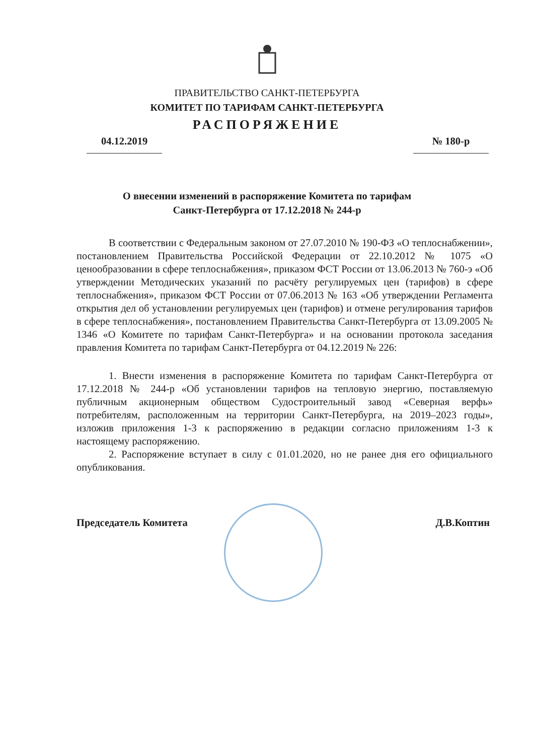ПРАВИТЕЛЬСТВО САНКТ-ПЕТЕРБУРГА
КОМИТЕТ ПО ТАРИФАМ САНКТ-ПЕТЕРБУРГА
РАСПОРЯЖЕНИЕ
04.12.2019 № 180-р
О внесении изменений в распоряжение Комитета по тарифам
Санкт-Петербурга от 17.12.2018 № 244-р
В соответствии с Федеральным законом от 27.07.2010 № 190-ФЗ «О теплоснабжении», постановлением Правительства Российской Федерации от 22.10.2012 № 1075 «О ценообразовании в сфере теплоснабжения», приказом ФСТ России от 13.06.2013 № 760-э «Об утверждении Методических указаний по расчёту регулируемых цен (тарифов) в сфере теплоснабжения», приказом ФСТ России от 07.06.2013 № 163 «Об утверждении Регламента открытия дел об установлении регулируемых цен (тарифов) и отмене регулирования тарифов в сфере теплоснабжения», постановлением Правительства Санкт-Петербурга от 13.09.2005 № 1346 «О Комитете по тарифам Санкт-Петербурга» и на основании протокола заседания правления Комитета по тарифам Санкт-Петербурга от 04.12.2019 № 226:
1. Внести изменения в распоряжение Комитета по тарифам Санкт-Петербурга от 17.12.2018 № 244-р «Об установлении тарифов на тепловую энергию, поставляемую публичным акционерным обществом Судостроительный завод «Северная верфь» потребителям, расположенным на территории Санкт-Петербурга, на 2019–2023 годы», изложив приложения 1-3 к распоряжению в редакции согласно приложениям 1-3 к настоящему распоряжению.
2. Распоряжение вступает в силу с 01.01.2020, но не ранее дня его официального опубликования.
Председатель Комитета Д.В.Коптин